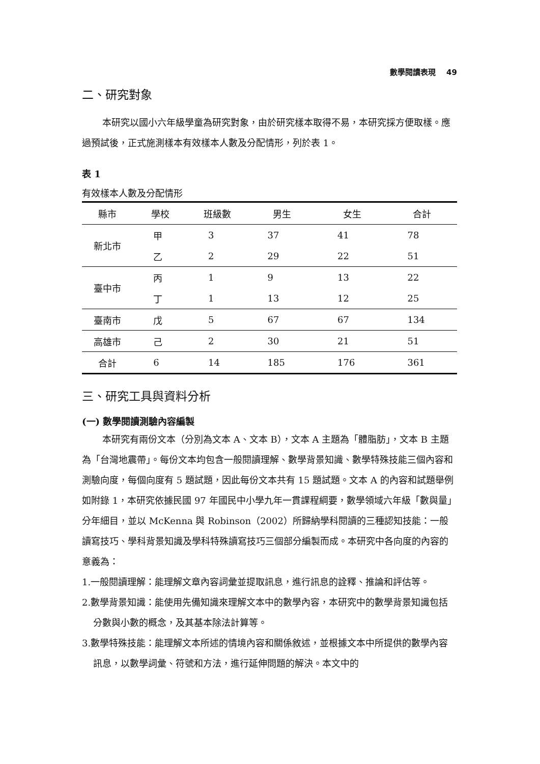數學閱讀表現 49
二、研究對象
本研究以國小六年級學童為研究對象，由於研究樣本取得不易，本研究採方便取樣。應過預試後，正式施測樣本有效樣本人數及分配情形，列於表 1。
表 1
有效樣本人數及分配情形
| 縣市 | 學校 | 班級數 | 男生 | 女生 | 合計 |
| --- | --- | --- | --- | --- | --- |
| 新北市 | 甲 | 3 | 37 | 41 | 78 |
| | 乙 | 2 | 29 | 22 | 51 |
| 臺中市 | 丙 | 1 | 9 | 13 | 22 |
| | 丁 | 1 | 13 | 12 | 25 |
| 臺南市 | 戊 | 5 | 67 | 67 | 134 |
| 高雄市 | 己 | 2 | 30 | 21 | 51 |
| 合計 | 6 | 14 | 185 | 176 | 361 |
三、研究工具與資料分析
(一) 數學閱讀測驗內容編製
本研究有兩份文本（分別為文本 A、文本 B），文本 A 主題為「體脂肪」，文本 B 主題為「台灣地震帶」。每份文本均包含一般閱讀理解、數學背景知識、數學特殊技能三個內容和測驗向度，每個向度有 5 題試題，因此每份文本共有 15 題試題。文本 A 的內容和試題舉例如附錄 1，本研究依據民國 97 年國民中小學九年一貫課程綱要，數學領域六年級「數與量」分年細目，並以 McKenna 與 Robinson（2002）所歸納學科閱讀的三種認知技能：一般讀寫技巧、學科背景知識及學科特殊讀寫技巧三個部分編製而成。本研究中各向度的內容的意義為：
1.一般閱讀理解：能理解文章內容詞彙並提取訊息，進行訊息的詮釋、推論和評估等。
2.數學背景知識：能使用先備知識來理解文本中的數學內容，本研究中的數學背景知識包括分數與小數的概念，及其基本除法計算等。
3.數學特殊技能：能理解文本所述的情境內容和關係敘述，並根據文本中所提供的數學內容訊息，以數學詞彙、符號和方法，進行延伸問題的解決。本文中的